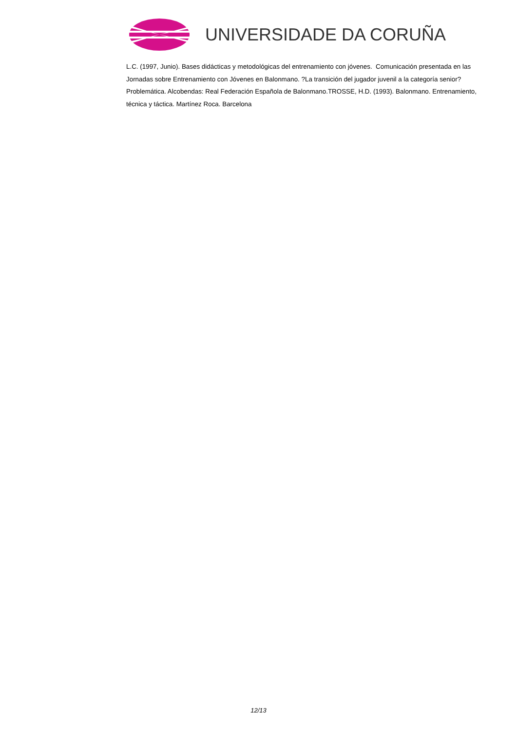UNIVERSIDADE DA CORUÑA
L.C. (1997, Junio). Bases didácticas y metodológicas del entrenamiento con jóvenes. Comunicación presentada en las Jornadas sobre Entrenamiento con Jóvenes en Balonmano. ?La transición del jugador juvenil a la categoría senior? Problemática. Alcobendas: Real Federación Española de Balonmano.TROSSE, H.D. (1993). Balonmano. Entrenamiento, técnica y táctica. Martínez Roca. Barcelona
12/13